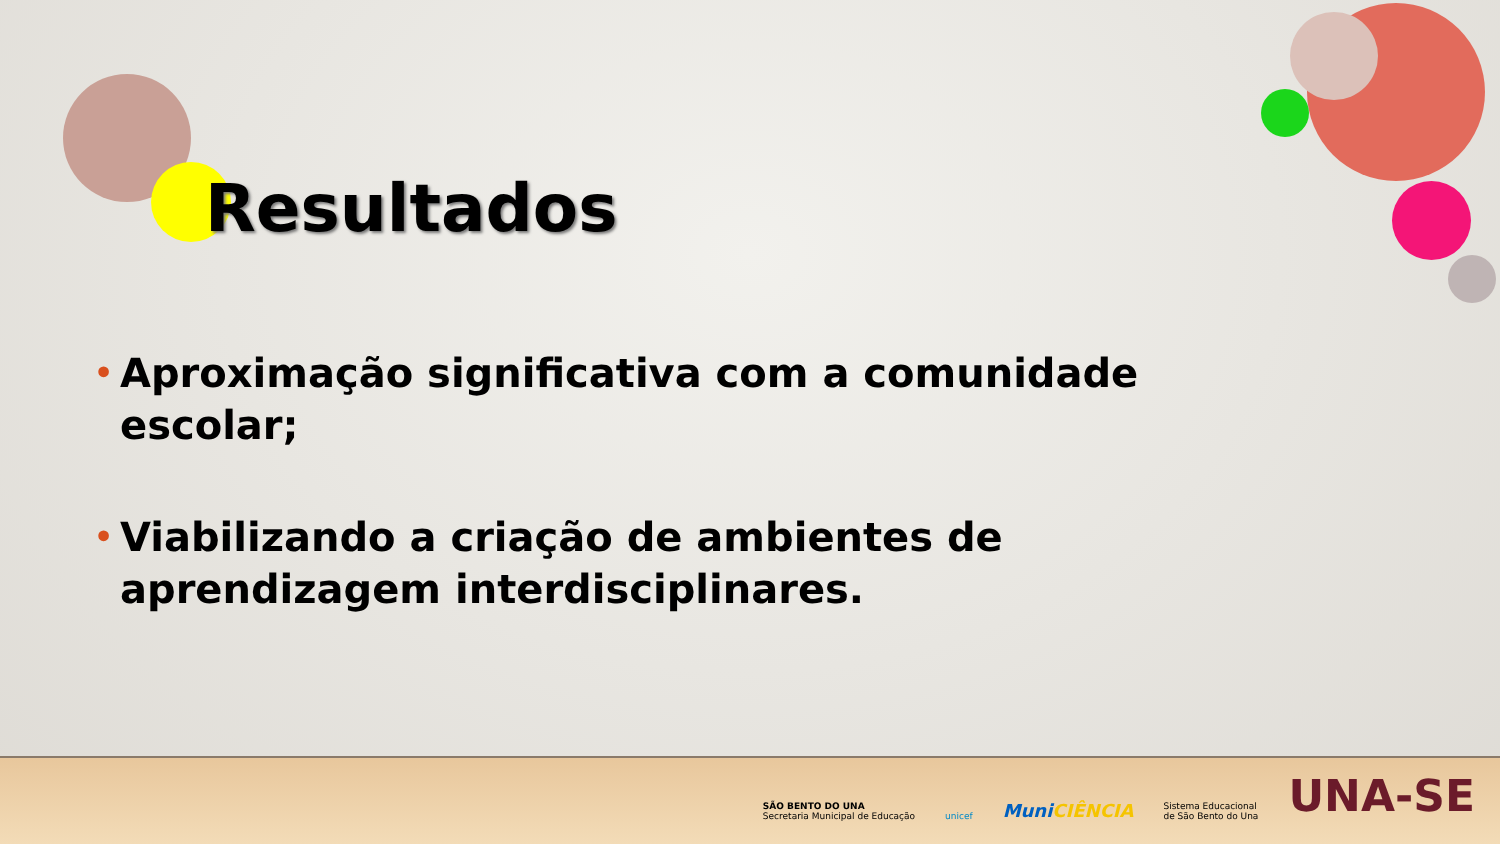Resultados
• Aproximação significativa com a comunidade escolar;
• Viabilizando a criação de ambientes de aprendizagem interdisciplinares.
SÃO BENTO DO UNA
Secretaria Municipal de Educação
unicef
Muni CIÊNCIA
Sistema Educacional
de São Bento do Una
UNA-SE